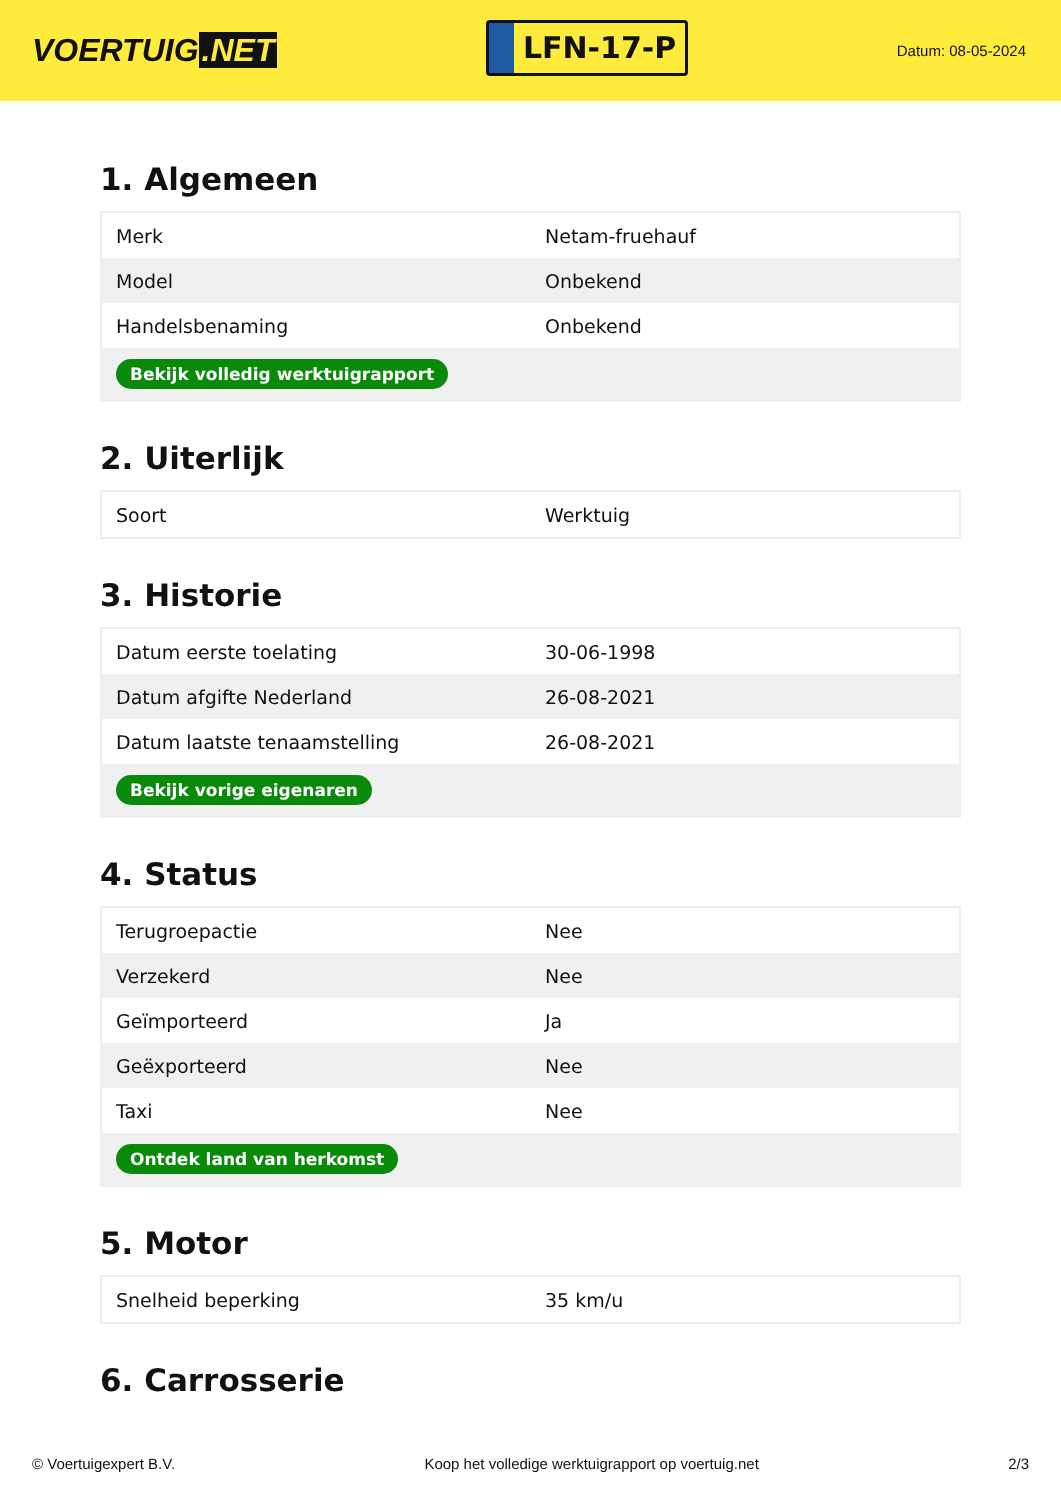VOERTUIG.NET
LFN-17-P
Datum: 08-05-2024
1. Algemeen
| Merk | Netam-fruehauf |
| Model | Onbekend |
| Handelsbenaming | Onbekend |
| Bekijk volledig werktuigrapport | |
2. Uiterlijk
| Soort | Werktuig |
3. Historie
| Datum eerste toelating | 30-06-1998 |
| Datum afgifte Nederland | 26-08-2021 |
| Datum laatste tenaamstelling | 26-08-2021 |
| Bekijk vorige eigenaren | |
4. Status
| Terugroepactie | Nee |
| Verzekerd | Nee |
| Geïmporteerd | Ja |
| Geëxporteerd | Nee |
| Taxi | Nee |
| Ontdek land van herkomst | |
5. Motor
| Snelheid beperking | 35 km/u |
6. Carrosserie
© Voertuigexpert B.V. Koop het volledige werktuigrapport op voertuig.net 2/3